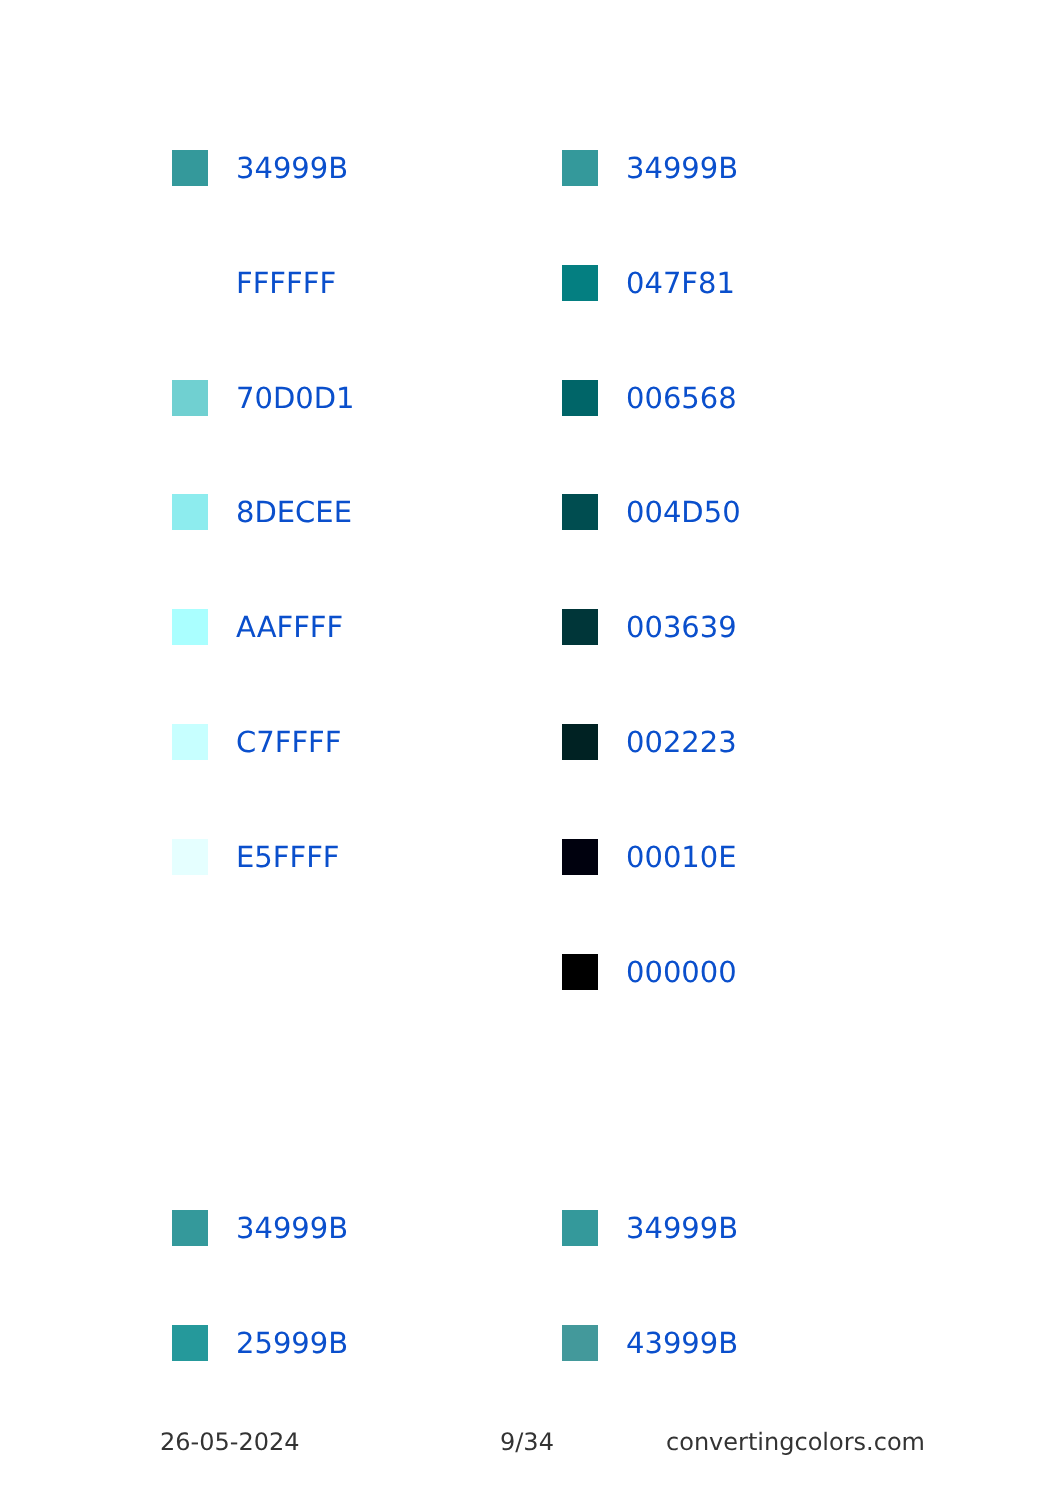34999B 34999B
FFFFFF 047F81
70D0D1 006568
8DECEE 004D50
AAFFFF 003639
C7FFFF 002223
E5FFFF 00010E
000000
34999B 34999B
25999B 43999B
26-05-2024 9/34 convertingcolors.com